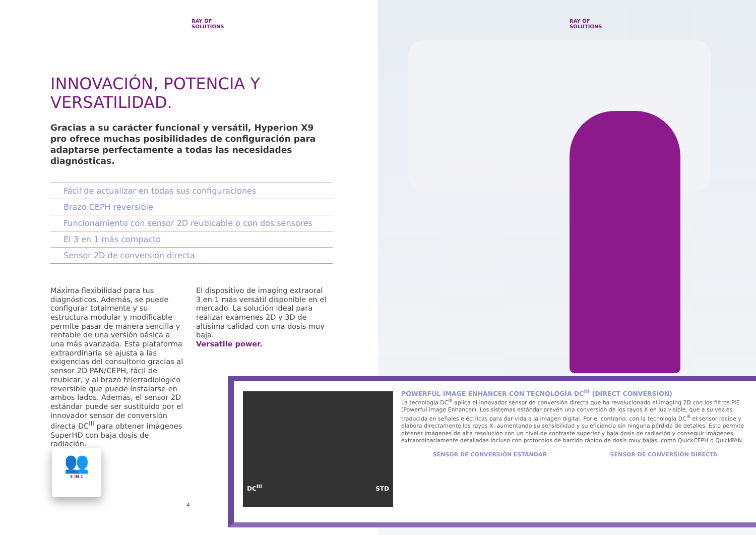RAY OF
SOLUTIONS
RAY OF
SOLUTIONS
INNOVACIÓN, POTENCIA Y
VERSATILIDAD.
Gracias a su carácter funcional y versátil, Hyperion X9 pro ofrece muchas posibilidades de configuración para adaptarse perfectamente a todas las necesidades diagnósticas.
Fácil de actualizar en todas sus configuraciones
Brazo CEPH reversible
Funcionamiento con sensor 2D reubicable o con dos sensores
El 3 en 1 más compacto
Sensor 2D de conversión directa
Máxima flexibilidad para tus diagnósticos. Además, se puede configurar totalmente y su estructura modular y modificable permite pasar de manera sencilla y rentable de una versión básica a una más avanzada. Esta plataforma extraordinaria se ajusta a las exigencias del consultorio gracias al sensor 2D PAN/CEPH, fácil de reubicar, y al brazo telerradiológico reversible que puede instalarse en ambos lados. Además, el sensor 2D estándar puede ser sustituido por el innovador sensor de conversión directa DC<sup>III</sup> para obtener imágenes SuperHD con baja dosis de radiación.
El dispositivo de imaging extraoral 3 en 1 más versátil disponible en el mercado. La solución ideal para realizar exámenes 2D y 3D de altísima calidad con una dosis muy baja.
Versatile power.
👥
3 IN 1
4
DC<sup>III</sup> STD
POWERFUL IMAGE ENHANCER CON TECNOLOGÍA DC<sup>III</sup> (DIRECT CONVERSION)
La tecnología DC<sup>III</sup> aplica el innovador sensor de conversión directa que ha revolucionado el imaging 2D con los filtros PiE (Powerful image Enhancer). Los sistemas estándar prevén una conversión de los rayos X en luz visible, que a su vez es traducida en señales eléctricas para dar vida a la imagen digital. Por el contrario, con la tecnología DC<sup>III</sup> el sensor recibe y elabora directamente los rayos X, aumentando su sensibilidad y su eficiencia sin ninguna pérdida de detalles. Esto permite obtener imágenes de alta resolución con un nivel de contraste superior y baja dosis de radiación y conseguir imágenes extraordinariamente detalladas incluso con protocolos de barrido rápido de dosis muy bajas, como QuickCEPH o QuickPAN.
SENSOR DE CONVERSIÓN ESTÁNDAR SENSOR DE CONVERSIÓN DIRECTA